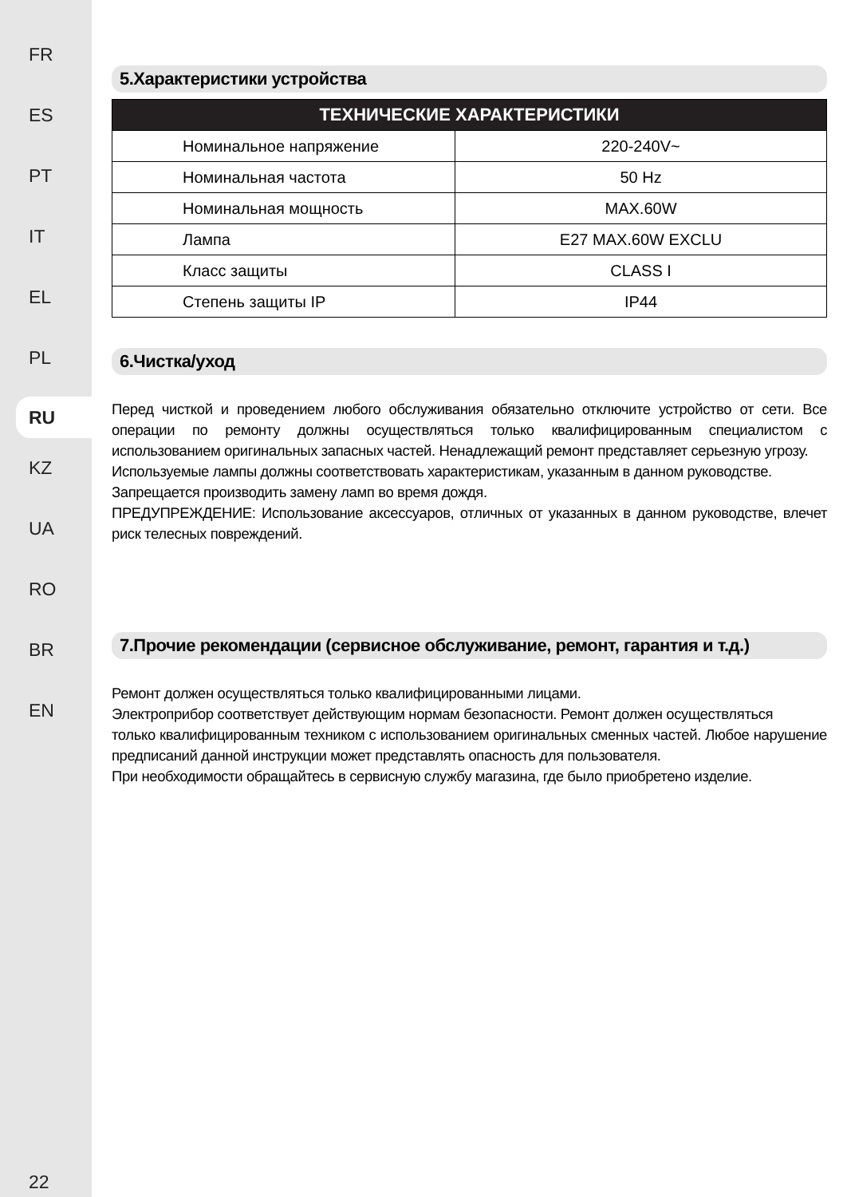FR
ES
PT
IT
EL
PL
RU
KZ
UA
RO
BR
EN
22
5.Характеристики устройства
| ТЕХНИЧЕСКИЕ ХАРАКТЕРИСТИКИ | |
| --- | --- |
| Номинальное напряжение | 220-240V~ |
| Номинальная частота | 50 Hz |
| Номинальная мощность | MAX.60W |
| Лампа | E27 MAX.60W EXCLU |
| Класс защиты | CLASS I |
| Степень защиты IP | IP44 |
6.Чистка/уход
Перед чисткой и проведением любого обслуживания обязательно отключите устройство от сети. Все операции по ремонту должны осуществляться только квалифицированным специалистом с использованием оригинальных запасных частей. Ненадлежащий ремонт представляет серьезную угрозу.
Используемые лампы должны соответствовать характеристикам, указанным в данном руководстве.
Запрещается производить замену ламп во время дождя.
ПРЕДУПРЕЖДЕНИЕ: Использование аксессуаров, отличных от указанных в данном руководстве, влечет риск телесных повреждений.
7.Прочие рекомендации (сервисное обслуживание, ремонт, гарантия и т.д.)
Ремонт должен осуществляться только квалифицированными лицами.
Электроприбор соответствует действующим нормам безопасности. Ремонт должен осуществляться
только квалифицированным техником с использованием оригинальных сменных частей. Любое нарушение предписаний данной инструкции может представлять опасность для пользователя.
При необходимости обращайтесь в сервисную службу магазина, где было приобретено изделие.